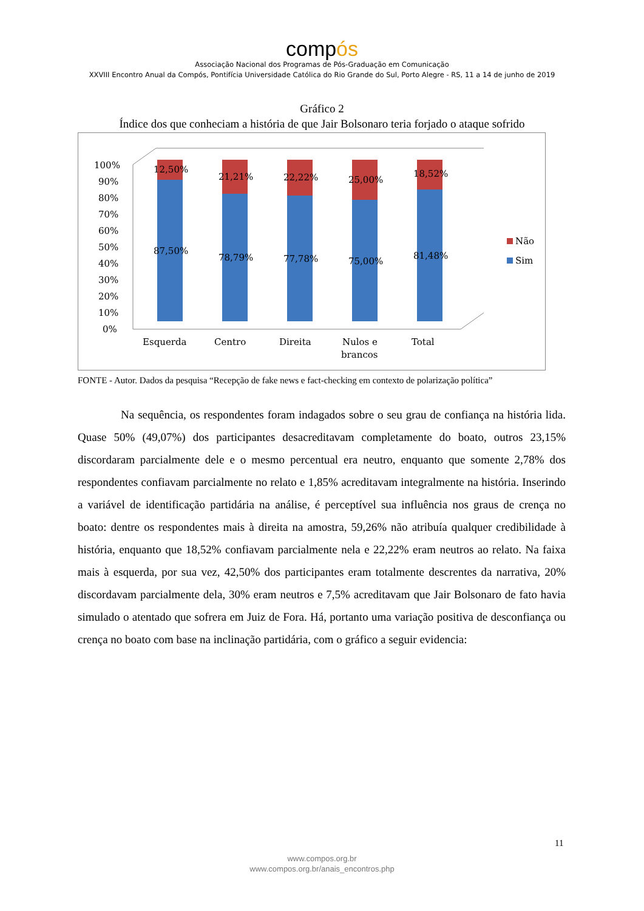compós
Associação Nacional dos Programas de Pós-Graduação em Comunicação
XXVIII Encontro Anual da Compós, Pontifícia Universidade Católica do Rio Grande do Sul, Porto Alegre - RS, 11 a 14 de junho de 2019
Gráfico 2
Índice dos que conheciam a história de que Jair Bolsonaro teria forjado o ataque sofrido
0%
10%
20%
30%
40%
50%
60%
70%
80%
90%
100%
12,50%
21,21%
22,22%
25,00%
18,52%
87,50%
78,79%
77,78%
75,00%
81,48%
Esquerda
Centro
Direita
Nulos e
brancos
Total
Não
Sim
FONTE - Autor. Dados da pesquisa “Recepção de fake news e fact-checking em contexto de polarização política”
Na sequência, os respondentes foram indagados sobre o seu grau de confiança na história lida. Quase 50% (49,07%) dos participantes desacreditavam completamente do boato, outros 23,15% discordaram parcialmente dele e o mesmo percentual era neutro, enquanto que somente 2,78% dos respondentes confiavam parcialmente no relato e 1,85% acreditavam integralmente na história. Inserindo a variável de identificação partidária na análise, é perceptível sua influência nos graus de crença no boato: dentre os respondentes mais à direita na amostra, 59,26% não atribuía qualquer credibilidade à história, enquanto que 18,52% confiavam parcialmente nela e 22,22% eram neutros ao relato. Na faixa mais à esquerda, por sua vez, 42,50% dos participantes eram totalmente descrentes da narrativa, 20% discordavam parcialmente dela, 30% eram neutros e 7,5% acreditavam que Jair Bolsonaro de fato havia simulado o atentado que sofrera em Juiz de Fora. Há, portanto uma variação positiva de desconfiança ou crença no boato com base na inclinação partidária, com o gráfico a seguir evidencia:
11
www.compos.org.br
www.compos.org.br/anais_encontros.php